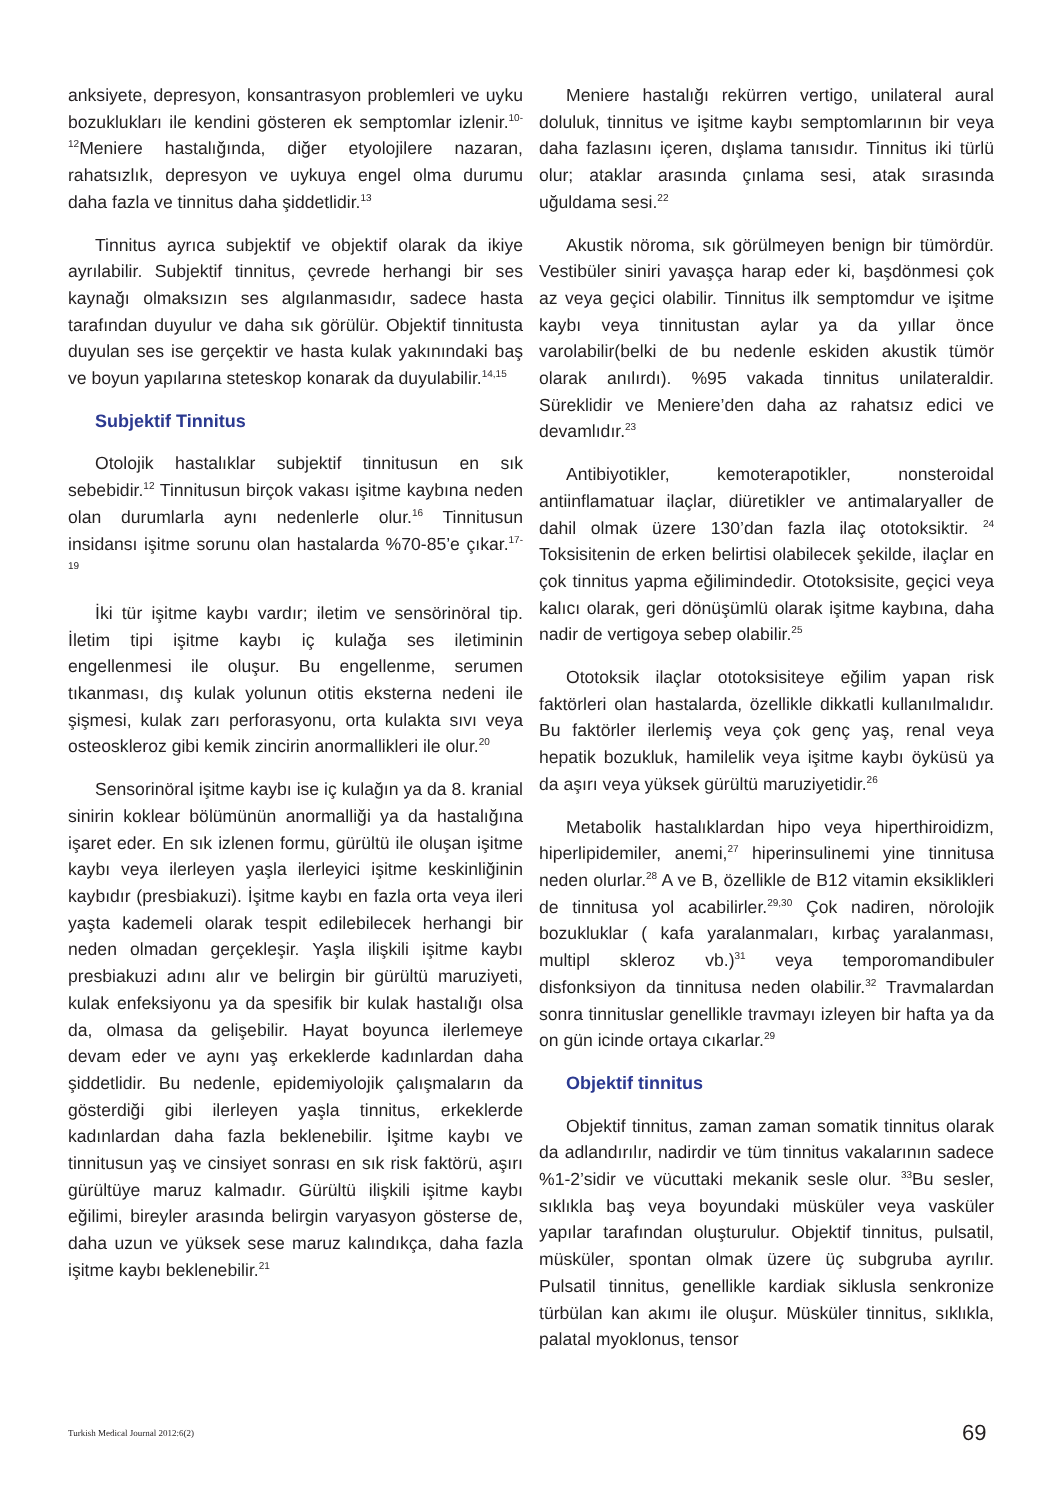anksiyete, depresyon, konsantrasyon problemleri ve uyku bozuklukları ile kendini gösteren ek semptomlar izlenir.<sup>10-12</sup>Meniere hastalığında, diğer etyolojilere nazaran, rahatsızlık, depresyon ve uykuya engel olma durumu daha fazla ve tinnitus daha şiddetlidir.<sup>13</sup>
Tinnitus ayrıca subjektif ve objektif olarak da ikiye ayrılabilir. Subjektif tinnitus, çevrede herhangi bir ses kaynağı olmaksızın ses algılanmasıdır, sadece hasta tarafından duyulur ve daha sık görülür. Objektif tinnitusta duyulan ses ise gerçektir ve hasta kulak yakınındaki baş ve boyun yapılarına steteskop konarak da duyulabilir.<sup>14,15</sup>
Subjektif Tinnitus
Otolojik hastalıklar subjektif tinnitusun en sık sebebidir.<sup>12</sup> Tinnitusun birçok vakası işitme kaybına neden olan durumlarla aynı nedenlerle olur.<sup>16</sup> Tinnitusun insidansı işitme sorunu olan hastalarda %70-85’e çıkar.<sup>17-19</sup>
İki tür işitme kaybı vardır; iletim ve sensörinöral tip. İletim tipi işitme kaybı iç kulağa ses iletiminin engellenmesi ile oluşur. Bu engellenme, serumen tıkanması, dış kulak yolunun otitis eksterna nedeni ile şişmesi, kulak zarı perforasyonu, orta kulakta sıvı veya osteoskleroz gibi kemik zincirin anormallikleri ile olur.<sup>20</sup>
Sensorinöral işitme kaybı ise iç kulağın ya da 8. kranial sinirin koklear bölümünün anormalliği ya da hastalığına işaret eder. En sık izlenen formu, gürültü ile oluşan işitme kaybı veya ilerleyen yaşla ilerleyici işitme keskinliğinin kaybıdır (presbiakuzi). İşitme kaybı en fazla orta veya ileri yaşta kademeli olarak tespit edilebilecek herhangi bir neden olmadan gerçekleşir. Yaşla ilişkili işitme kaybı presbiakuzi adını alır ve belirgin bir gürültü maruziyeti, kulak enfeksiyonu ya da spesifik bir kulak hastalığı olsa da, olmasa da gelişebilir. Hayat boyunca ilerlemeye devam eder ve aynı yaş erkeklerde kadınlardan daha şiddetlidir. Bu nedenle, epidemiyolojik çalışmaların da gösterdiği gibi ilerleyen yaşla tinnitus, erkeklerde kadınlardan daha fazla beklenebilir. İşitme kaybı ve tinnitusun yaş ve cinsiyet sonrası en sık risk faktörü, aşırı gürültüye maruz kalmadır. Gürültü ilişkili işitme kaybı eğilimi, bireyler arasında belirgin varyasyon gösterse de, daha uzun ve yüksek sese maruz kalındıkça, daha fazla işitme kaybı beklenebilir.<sup>21</sup>
Meniere hastalığı rekürren vertigo, unilateral aural doluluk, tinnitus ve işitme kaybı semptomlarının bir veya daha fazlasını içeren, dışlama tanısıdır. Tinnitus iki türlü olur; ataklar arasında çınlama sesi, atak sırasında uğuldama sesi.<sup>22</sup>
Akustik nöroma, sık görülmeyen benign bir tümördür. Vestibüler siniri yavaşça harap eder ki, başdönmesi çok az veya geçici olabilir. Tinnitus ilk semptomdur ve işitme kaybı veya tinnitustan aylar ya da yıllar önce varolabilir(belki de bu nedenle eskiden akustik tümör olarak anılırdı). %95 vakada tinnitus unilateraldir. Süreklidir ve Meniere’den daha az rahatsız edici ve devamlıdır.<sup>23</sup>
Antibiyotikler, kemoterapotikler, nonsteroidal antiinflamatuar ilaçlar, diüretikler ve antimalaryaller de dahil olmak üzere 130’dan fazla ilaç ototoksiktir. <sup>24</sup> Toksisitenin de erken belirtisi olabilecek şekilde, ilaçlar en çok tinnitus yapma eğilimindedir. Ototoksisite, geçici veya kalıcı olarak, geri dönüşümlü olarak işitme kaybına, daha nadir de vertigoya sebep olabilir.<sup>25</sup>
Ototoksik ilaçlar ototoksisiteye eğilim yapan risk faktörleri olan hastalarda, özellikle dikkatli kullanılmalıdır. Bu faktörler ilerlemiş veya çok genç yaş, renal veya hepatik bozukluk, hamilelik veya işitme kaybı öyküsü ya da aşırı veya yüksek gürültü maruziyetidir.<sup>26</sup>
Metabolik hastalıklardan hipo veya hiperthiroidizm, hiperlipidemiler, anemi,<sup>27</sup> hiperinsulinemi yine tinnitusa neden olurlar.<sup>28</sup> A ve B, özellikle de B12 vitamin eksiklikleri de tinnitusa yol acabilirler.<sup>29,30</sup> Çok nadiren, nörolojik bozukluklar ( kafa yaralanmaları, kırbaç yaralanması, multipl skleroz vb.)<sup>31</sup> veya temporomandibuler disfonksiyon da tinnitusa neden olabilir.<sup>32</sup> Travmalardan sonra tinnituslar genellikle travmayı izleyen bir hafta ya da on gün icinde ortaya cıkarlar.<sup>29</sup>
Objektif tinnitus
Objektif tinnitus, zaman zaman somatik tinnitus olarak da adlandırılır, nadirdir ve tüm tinnitus vakalarının sadece %1-2’sidir ve vücuttaki mekanik sesle olur. <sup>33</sup>Bu sesler, sıklıkla baş veya boyundaki müsküler veya vasküler yapılar tarafından oluşturulur. Objektif tinnitus, pulsatil, müsküler, spontan olmak üzere üç subgruba ayrılır. Pulsatil tinnitus, genellikle kardiak siklusla senkronize türbülan kan akımı ile oluşur. Müsküler tinnitus, sıklıkla, palatal myoklonus, tensor
Turkish Medical Journal 2012:6(2)
69